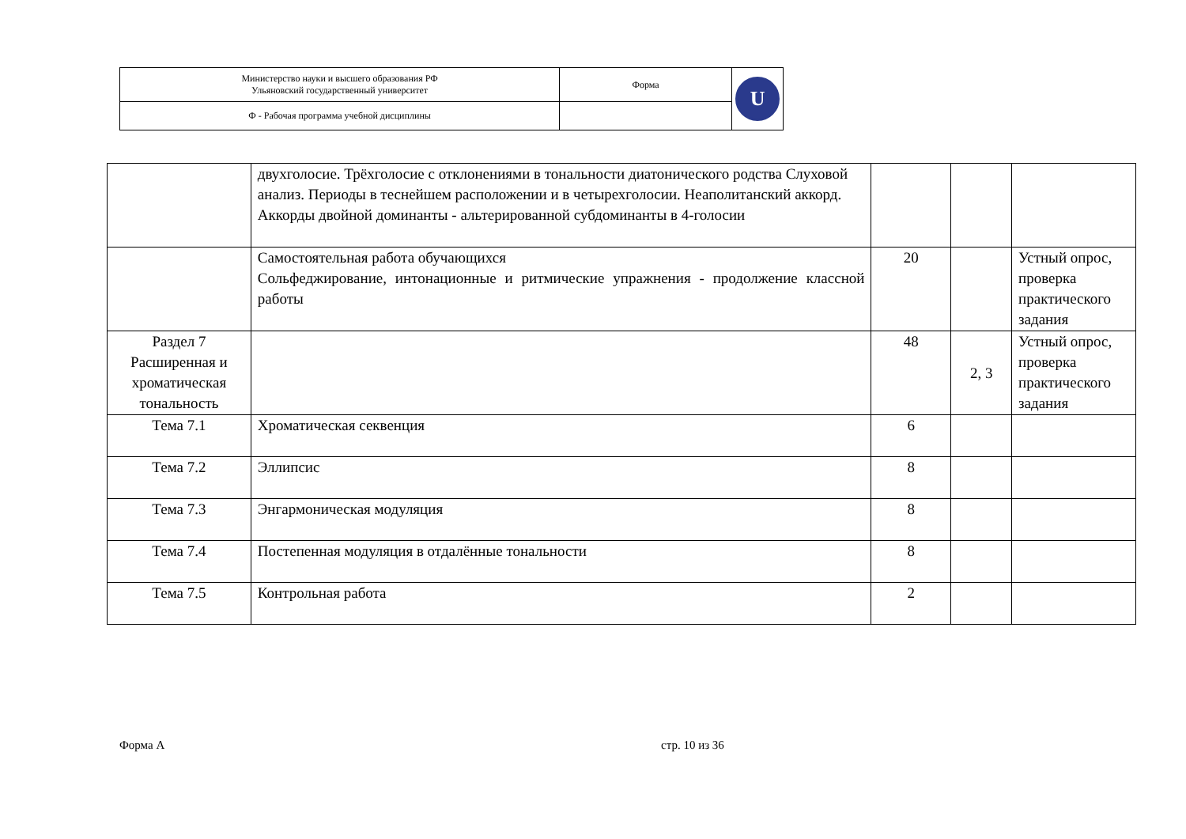| Министерство науки и высшего образования РФ Ульяновский государственный университет | Форма | U |
| Ф - Рабочая программа учебной дисциплины | | |
| | двухголосие. Трёхголосие с отклонениями в тональности диатонического родства Слуховой анализ. Периоды в теснейшем расположении и в четырехголосии. Неаполитанский аккорд. Аккорды двойной доминанты - альтерированной субдоминанты в 4-голосии | | | |
| | Самостоятельная работа обучающихся Сольфеджирование, интонационные и ритмические упражнения - продолжение классной работы | 20 | | Устный опрос, проверка практического задания |
| Раздел 7 Расширенная и хроматическая тональность | | 48 | 2, 3 | Устный опрос, проверка практического задания |
| Тема 7.1 | Хроматическая секвенция | 6 | | |
| Тема 7.2 | Эллипсис | 8 | | |
| Тема 7.3 | Энгармоническая модуляция | 8 | | |
| Тема 7.4 | Постепенная модуляция в отдалённые тональности | 8 | | |
| Тема 7.5 | Контрольная работа | 2 | | |
Форма А стр. 10 из 36